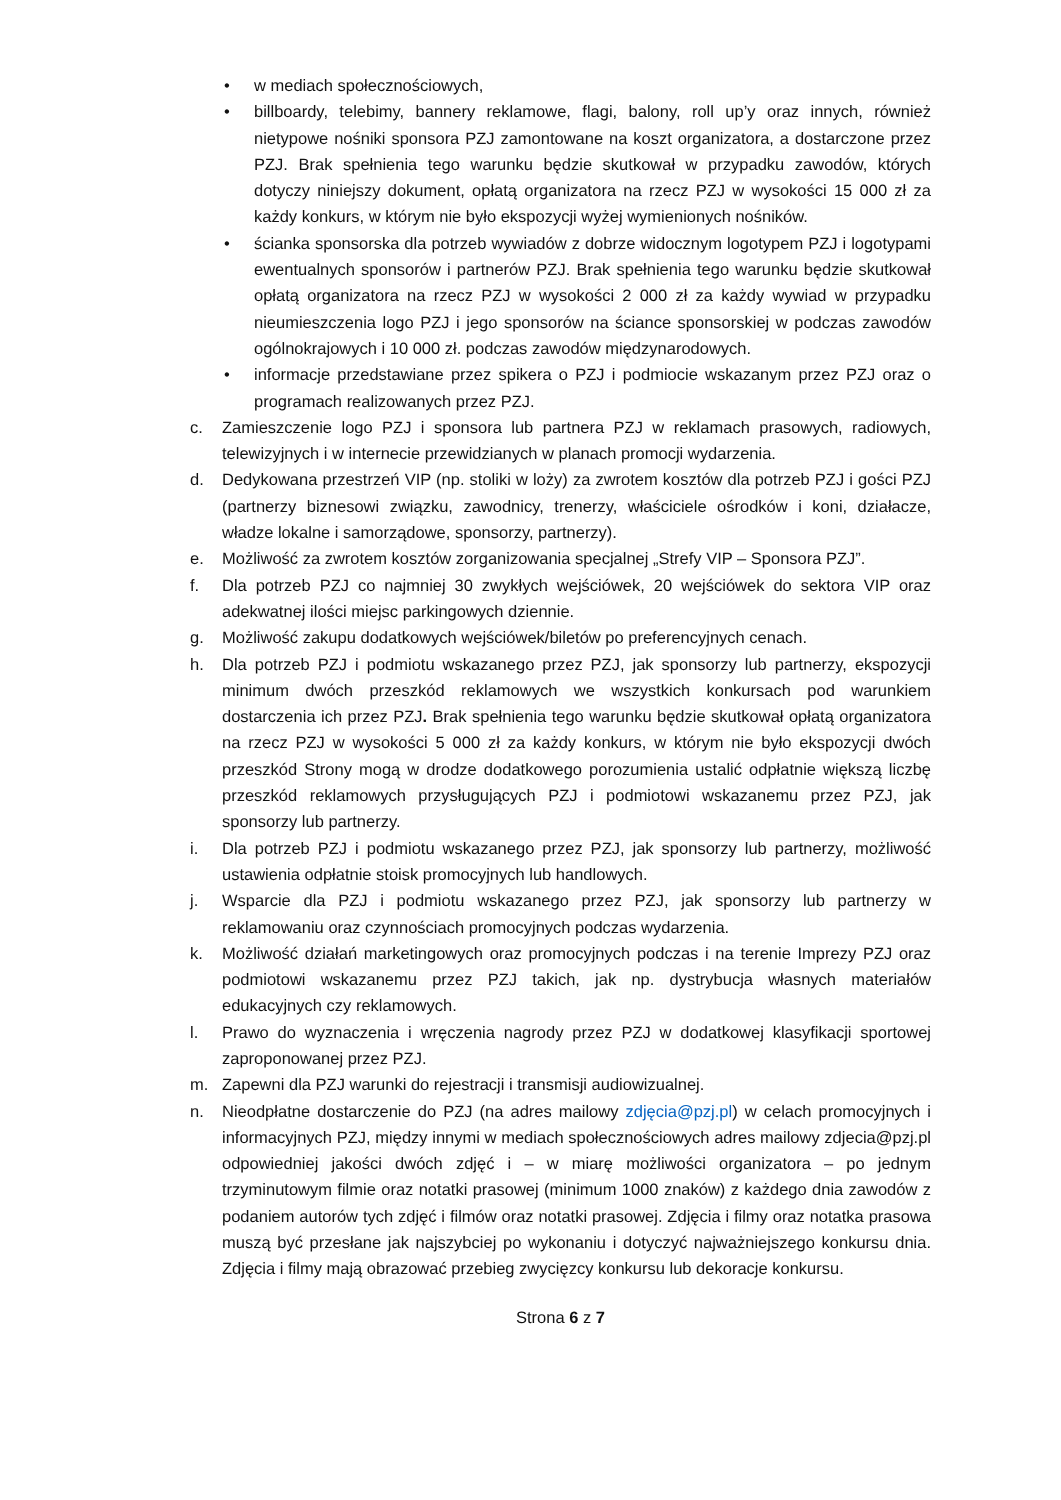• w mediach społecznościowych,
• billboardy, telebimy, bannery reklamowe, flagi, balony, roll up’y oraz innych, również nietypowe nośniki sponsora PZJ zamontowane na koszt organizatora, a dostarczone przez PZJ. Brak spełnienia tego warunku będzie skutkował w przypadku zawodów, których dotyczy niniejszy dokument, opłatą organizatora na rzecz PZJ w wysokości 15 000 zł za każdy konkurs, w którym nie było ekspozycji wyżej wymienionych nośników.
• ścianka sponsorska dla potrzeb wywiadów z dobrze widocznym logotypem PZJ i logotypami ewentualnych sponsorów i partnerów PZJ. Brak spełnienia tego warunku będzie skutkował opłatą organizatora na rzecz PZJ w wysokości 2 000 zł za każdy wywiad w przypadku nieumieszczenia logo PZJ i jego sponsorów na ściance sponsorskiej w podczas zawodów ogólnokrajowych i 10 000 zł. podczas zawodów międzynarodowych.
• informacje przedstawiane przez spikera o PZJ i podmiocie wskazanym przez PZJ oraz o programach realizowanych przez PZJ.
c. Zamieszczenie logo PZJ i sponsora lub partnera PZJ w reklamach prasowych, radiowych, telewizyjnych i w internecie przewidzianych w planach promocji wydarzenia.
d. Dedykowana przestrzeń VIP (np. stoliki w loży) za zwrotem kosztów dla potrzeb PZJ i gości PZJ (partnerzy biznesowi związku, zawodnicy, trenerzy, właściciele ośrodków i koni, działacze, władze lokalne i samorządowe, sponsorzy, partnerzy).
e. Możliwość za zwrotem kosztów zorganizowania specjalnej „Strefy VIP – Sponsora PZJ”.
f. Dla potrzeb PZJ co najmniej 30 zwykłych wejściówek, 20 wejściówek do sektora VIP oraz adekwatnej ilości miejsc parkingowych dziennie.
g. Możliwość zakupu dodatkowych wejściówek/biletów po preferencyjnych cenach.
h. Dla potrzeb PZJ i podmiotu wskazanego przez PZJ, jak sponsorzy lub partnerzy, ekspozycji minimum dwóch przeszkód reklamowych we wszystkich konkursach pod warunkiem dostarczenia ich przez PZJ. Brak spełnienia tego warunku będzie skutkował opłatą organizatora na rzecz PZJ w wysokości 5 000 zł za każdy konkurs, w którym nie było ekspozycji dwóch przeszkód Strony mogą w drodze dodatkowego porozumienia ustalić odpłatnie większą liczbę przeszkód reklamowych przysługujących PZJ i podmiotowi wskazanemu przez PZJ, jak sponsorzy lub partnerzy.
i. Dla potrzeb PZJ i podmiotu wskazanego przez PZJ, jak sponsorzy lub partnerzy, możliwość ustawienia odpłatnie stoisk promocyjnych lub handlowych.
j. Wsparcie dla PZJ i podmiotu wskazanego przez PZJ, jak sponsorzy lub partnerzy w reklamowaniu oraz czynnościach promocyjnych podczas wydarzenia.
k. Możliwość działań marketingowych oraz promocyjnych podczas i na terenie Imprezy PZJ oraz podmiotowi wskazanemu przez PZJ takich, jak np. dystrybucja własnych materiałów edukacyjnych czy reklamowych.
l. Prawo do wyznaczenia i wręczenia nagrody przez PZJ w dodatkowej klasyfikacji sportowej zaproponowanej przez PZJ.
m. Zapewni dla PZJ warunki do rejestracji i transmisji audiowizualnej.
n. Nieodpłatne dostarczenie do PZJ (na adres mailowy zdjęcia@pzj.pl) w celach promocyjnych i informacyjnych PZJ, między innymi w mediach społecznościowych adres mailowy zdjecia@pzj.pl odpowiedniej jakości dwóch zdjęć i – w miarę możliwości organizatora – po jednym trzyminutowym filmie oraz notatki prasowej (minimum 1000 znaków) z każdego dnia zawodów z podaniem autorów tych zdjęć i filmów oraz notatki prasowej. Zdjęcia i filmy oraz notatka prasowa muszą być przesłane jak najszybciej po wykonaniu i dotyczyć najważniejszego konkursu dnia. Zdjęcia i filmy mają obrazować przebieg zwycięzcy konkursu lub dekoracje konkursu.
Strona 6 z 7